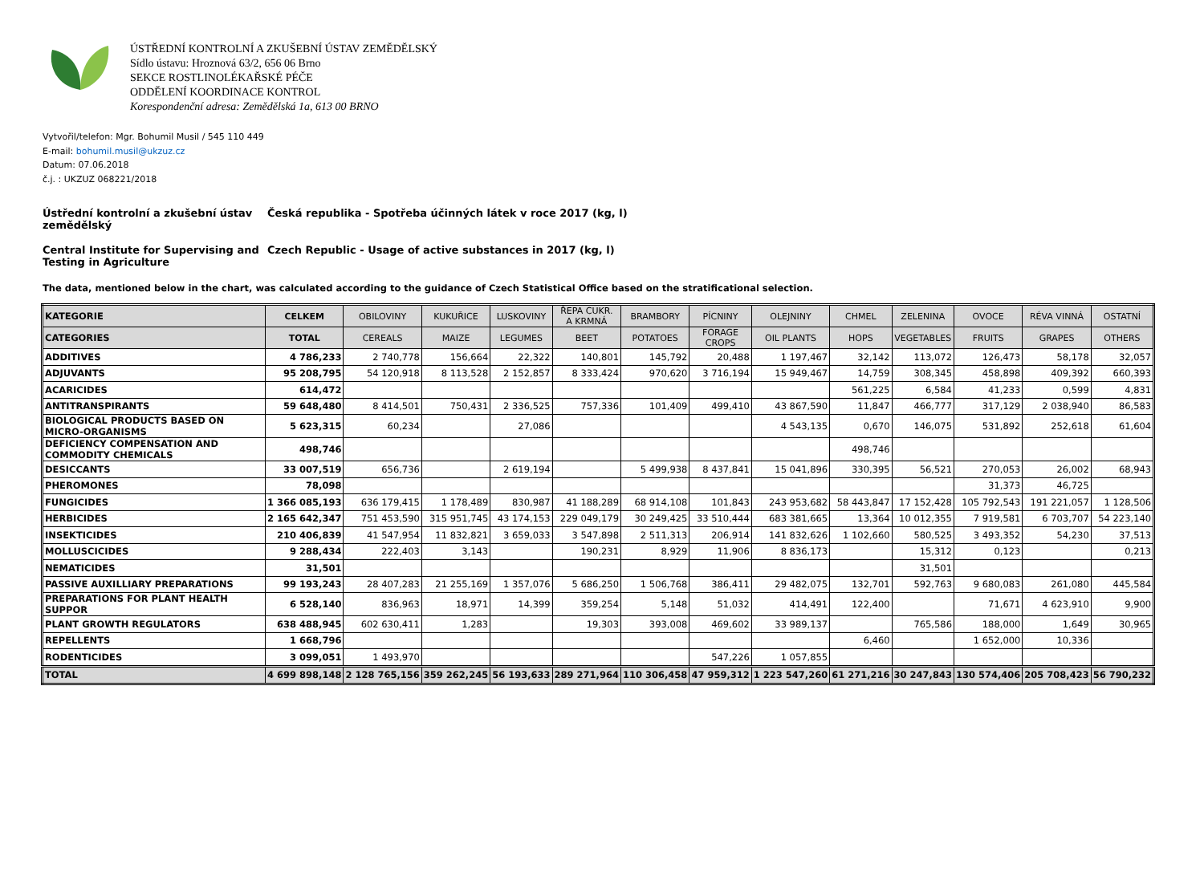ÚSTŘEDNÍ KONTROLNÍ A ZKUŠEBNÍ ÚSTAV ZEMĚDĚLSKÝ
Sídlo ústavu: Hroznová 63/2, 656 06 Brno
SEKCE ROSTLINOLÉKAŘSKÉ PÉČE
ODDĚLENÍ KOORDINACE KONTROL
Korespondenční adresa: Zemědělská 1a, 613 00 BRNO
Vytvořil/telefon: Mgr. Bohumil Musil / 545 110 449
E-mail: bohumil.musil@ukzuz.cz
Datum: 07.06.2018
č.j. : UKZUZ 068221/2018
Ústřední kontrolní a zkušební ústav zemědělský
Česká republika - Spotřeba účinných látek v roce 2017 (kg, l)
Central Institute for Supervising and Testing in Agriculture
Czech Republic - Usage of active substances in 2017 (kg, l)
The data, mentioned below in the chart, was calculated according to the guidance of Czech Statistical Office based on the stratificational selection.
| KATEGORIE | CELKEM | OBILOVINY | KUKUŘICE | LUSKOVINY | ŘEPA CUKR. A KRMNÁ | BRAMBORY | PÍCNINY | OLEJNINY | CHMEL | ZELENINA | OVOCE | RÉVA VINNÁ | OSTATNÍ |
| CATEGORIES | TOTAL | CEREALS | MAIZE | LEGUMES | BEET | POTATOES | FORAGE CROPS | OIL PLANTS | HOPS | VEGETABLES | FRUITS | GRAPES | OTHERS |
| ADDITIVES | 4 786,233 | 2 740,778 | 156,664 | 22,322 | 140,801 | 145,792 | 20,488 | 1 197,467 | 32,142 | 113,072 | 126,473 | 58,178 | 32,057 |
| ADJUVANTS | 95 208,795 | 54 120,918 | 8 113,528 | 2 152,857 | 8 333,424 | 970,620 | 3 716,194 | 15 949,467 | 14,759 | 308,345 | 458,898 | 409,392 | 660,393 |
| ACARICIDES | 614,472 | | | | | | | | 561,225 | 6,584 | 41,233 | 0,599 | 4,831 |
| ANTITRANSPIRANTS | 59 648,480 | 8 414,501 | 750,431 | 2 336,525 | 757,336 | 101,409 | 499,410 | 43 867,590 | 11,847 | 466,777 | 317,129 | 2 038,940 | 86,583 |
| BIOLOGICAL PRODUCTS BASED ON MICRO-ORGANISMS | 5 623,315 | 60,234 | | 27,086 | | | | 4 543,135 | 0,670 | 146,075 | 531,892 | 252,618 | 61,604 |
| DEFICIENCY COMPENSATION AND COMMODITY CHEMICALS | 498,746 | | | | | | | | 498,746 | | | | |
| DESICCANTS | 33 007,519 | 656,736 | | 2 619,194 | | 5 499,938 | 8 437,841 | 15 041,896 | 330,395 | 56,521 | 270,053 | 26,002 | 68,943 |
| PHEROMONES | 78,098 | | | | | | | | | | 31,373 | 46,725 | |
| FUNGICIDES | 1 366 085,193 | 636 179,415 | 1 178,489 | 830,987 | 41 188,289 | 68 914,108 | 101,843 | 243 953,682 | 58 443,847 | 17 152,428 | 105 792,543 | 191 221,057 | 1 128,506 |
| HERBICIDES | 2 165 642,347 | 751 453,590 | 315 951,745 | 43 174,153 | 229 049,179 | 30 249,425 | 33 510,444 | 683 381,665 | 13,364 | 10 012,355 | 7 919,581 | 6 703,707 | 54 223,140 |
| INSEKTICIDES | 210 406,839 | 41 547,954 | 11 832,821 | 3 659,033 | 3 547,898 | 2 511,313 | 206,914 | 141 832,626 | 1 102,660 | 580,525 | 3 493,352 | 54,230 | 37,513 |
| MOLLUSCICIDES | 9 288,434 | 222,403 | 3,143 | | 190,231 | 8,929 | 11,906 | 8 836,173 | | 15,312 | 0,123 | | 0,213 |
| NEMATICIDES | 31,501 | | | | | | | | | 31,501 | | | |
| PASSIVE AUXILLIARY PREPARATIONS | 99 193,243 | 28 407,283 | 21 255,169 | 1 357,076 | 5 686,250 | 1 506,768 | 386,411 | 29 482,075 | 132,701 | 592,763 | 9 680,083 | 261,080 | 445,584 |
| PREPARATIONS FOR PLANT HEALTH SUPPOR | 6 528,140 | 836,963 | 18,971 | 14,399 | 359,254 | 5,148 | 51,032 | 414,491 | 122,400 | | 71,671 | 4 623,910 | 9,900 |
| PLANT GROWTH REGULATORS | 638 488,945 | 602 630,411 | 1,283 | | 19,303 | 393,008 | 469,602 | 33 989,137 | | 765,586 | 188,000 | 1,649 | 30,965 |
| REPELLENTS | 1 668,796 | | | | | | | | 6,460 | | 1 652,000 | 10,336 | |
| RODENTICIDES | 3 099,051 | 1 493,970 | | | | | 547,226 | 1 057,855 | | | | | |
| TOTAL | 4 699 898,148 | 2 128 765,156 | 359 262,245 | 56 193,633 | 289 271,964 | 110 306,458 | 47 959,312 | 1 223 547,260 | 61 271,216 | 30 247,843 | 130 574,406 | 205 708,423 | 56 790,232 |